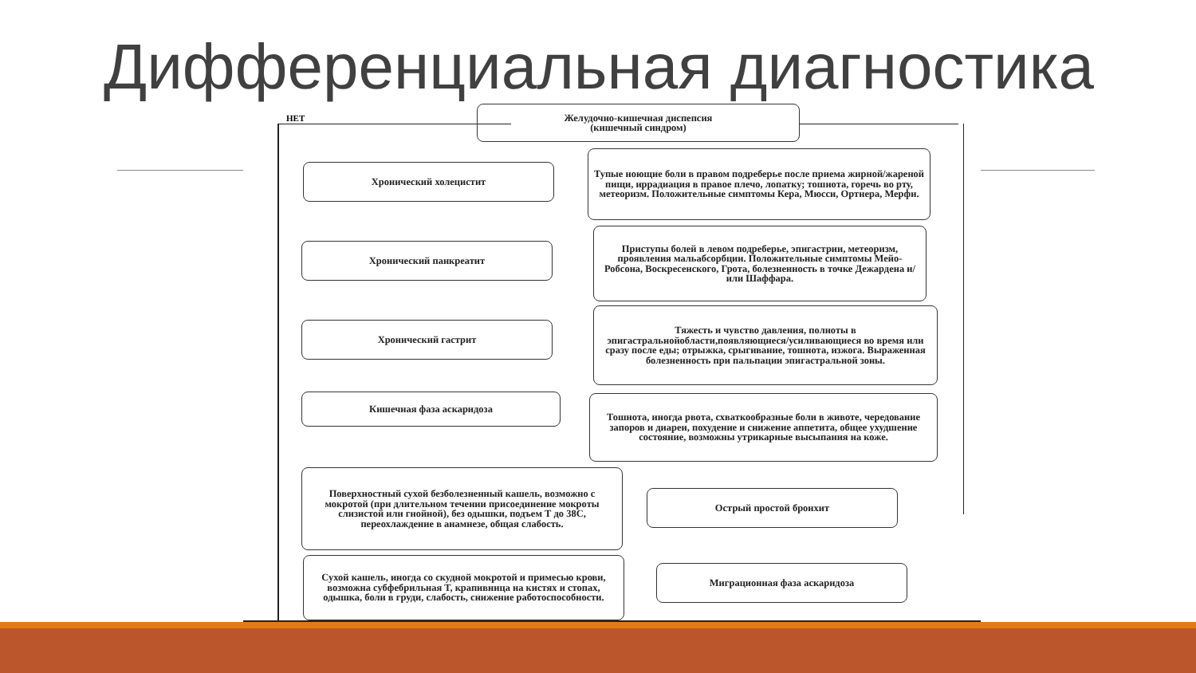Дифференциальная диагностика
НЕТ
Желудочно-кишечная диспепсия
(кишечный синдром)
Хронический холецистит
Тупые ноющие боли в правом подреберье после приема жирной/жареной пищи, иррадиация в правое плечо, лопатку; тошнота, горечь во рту, метеоризм. Положительные симптомы Кера, Мюсси, Ортнера, Мерфи.
Хронический панкреатит
Приступы болей в левом подреберье, эпигастрии, метеоризм, проявления мальабсорбции. Положительные симптомы Мейо-Робсона, Воскресенского, Грота, болезненность в точке Дежардена и/или Шаффара.
Хронический гастрит
Тяжесть и чувство давления, полноты в эпигастральнойобласти,появляющиеся/усиливающиеся во время или сразу после еды; отрыжка, срыгивание, тошнота, изжога. Выраженная болезненность при пальпации эпигастральной зоны.
Кишечная фаза аскаридоза
Тошнота, иногда рвота, схваткообразные боли в животе, чередование запоров и диареи, похудение и снижение аппетита, общее ухудшение состояние, возможны утрикарные высыпания на коже.
Поверхностный сухой безболезненный кашель, возможно с мокротой (при длительном течении присоединение мокроты слизистой или гнойной), без одышки, подъем Т до 38С, переохлаждение в анамнезе, общая слабость.
Острый простой бронхит
Сухой кашель, иногда со скудной мокротой и примесью крови, возможна субфебрильная Т, крапивница на кистях и стопах, одышка, боли в груди, слабость, снижение работоспособности.
Миграционная фаза аскаридоза